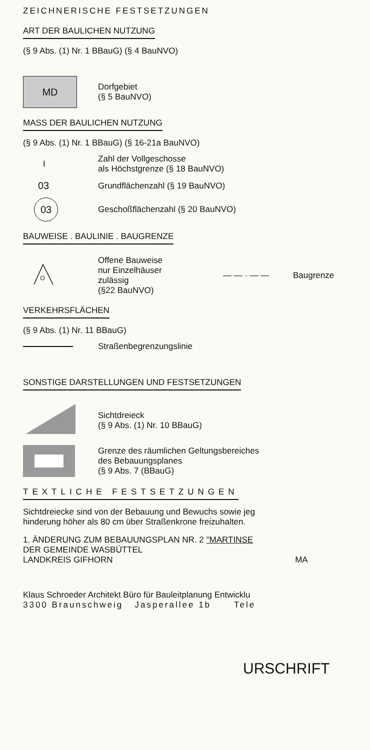ZEICHNERISCHE FESTSETZUNGEN
ART DER BAULICHEN NUTZUNG
(§ 9 Abs. (1) Nr. 1 BBauG) (§ 4 BauNVO)
MD
Dorfgebiet
(§ 5 BauNVO)
MASS DER BAULICHEN NUTZUNG
(§ 9 Abs. (1) Nr. 1 BBauG) (§ 16-21a BauNVO)
I
Zahl der Vollgeschosse
als Höchstgrenze (§ 18 BauNVO)
03
Grundflächenzahl (§ 19 BauNVO)
03
Geschoßflächenzahl (§ 20 BauNVO)
BAUWEISE . BAULINIE . BAUGRENZE
Offene Bauweise
nur Einzelhäuser
zulässig
(§22 BauNVO)
— — · — — Baugrenze
VERKEHRSFLÄCHEN
(§ 9 Abs. (1) Nr. 11 BBauG)
Straßenbegrenzungslinie
SONSTIGE DARSTELLUNGEN UND FESTSETZUNGEN
Sichtdreieck
(§ 9 Abs. (1) Nr. 10 BBauG)
Grenze des räumlichen Geltungsbereiches
des Bebauungsplanes
(§ 9 Abs. 7 (BBauG)
TEXTLICHE FESTSETZUNGEN
Sichtdreiecke sind von der Bebauung und Bewuchs sowie jeg
hinderung höher als 80 cm über Straßenkrone freizuhalten.
1. ÄNDERUNG ZUM BEBAUUNGSPLAN NR. 2 "MARTINSE
DER GEMEINDE WASBÜTTEL
LANDKREIS GIFHORN MA
Klaus Schroeder Architekt Büro für Bauleitplanung Entwicklu
3300 Braunschweig Jasperallee 1b Tele
URSCHRIFT